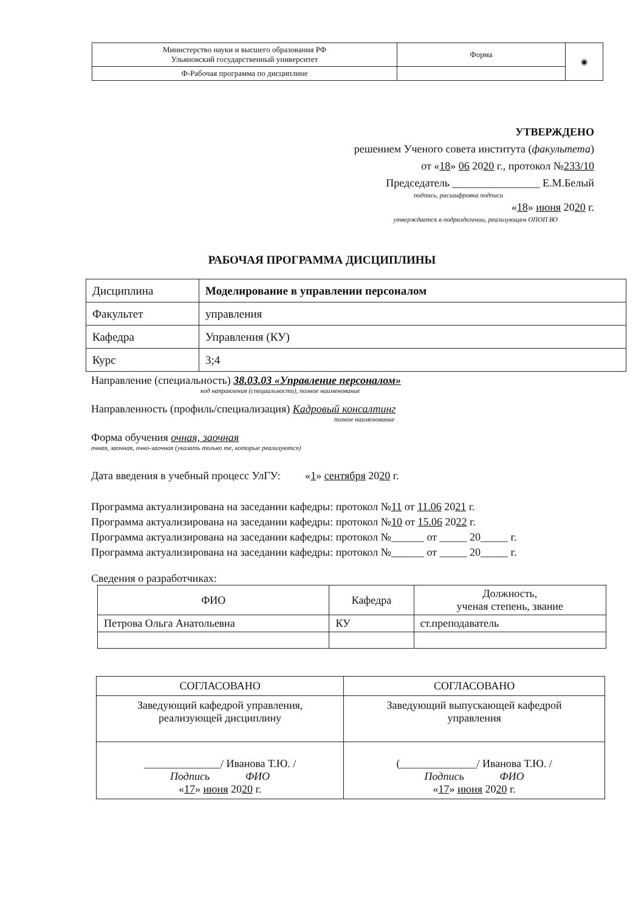| Министерство науки и высшего образования РФ Ульяновский государственный университет | Форма | ◉ |
| Ф-Рабочая программа по дисциплине | | |
УТВЕРЖДЕНО
решением Ученого совета института (факультета)
от «18» 06 2020 г., протокол №233/10
Председатель ________________ Е.М.Белый
подпись, расшифровка подписи
«18» июня 2020 г.
утверждается в подразделении, реализующем ОПОП ВО
РАБОЧАЯ ПРОГРАММА ДИСЦИПЛИНЫ
| Дисциплина | Моделирование в управлении персоналом |
| Факультет | управления |
| Кафедра | Управления (КУ) |
| Курс | 3;4 |
Направление (специальность) 38.03.03 «Управление персоналом»
код направления (специальности), полное наименование
Направленность (профиль/специализация) Кадровый консалтинг
полное наименование
Форма обучения очная, заочная
очная, заочная, очно-заочная (указать только те, которые реализуются)
Дата введения в учебный процесс УлГУ: «1» сентября 2020 г.
Программа актуализирована на заседании кафедры: протокол №11 от 11.06 2021 г.
Программа актуализирована на заседании кафедры: протокол №10 от 15.06 2022 г.
Программа актуализирована на заседании кафедры: протокол №______ от _____ 20_____ г.
Программа актуализирована на заседании кафедры: протокол №______ от _____ 20_____ г.
Сведения о разработчиках:
| ФИО | Кафедра | Должность, ученая степень, звание |
| --- | --- | --- |
| Петрова Ольга Анатольевна | КУ | ст.преподаватель |
| СОГЛАСОВАНО | СОГЛАСОВАНО |
| Заведующий кафедрой управления, реализующей дисциплину | Заведующий выпускающей кафедрой управления |
| ______________/ Иванова Т.Ю. / Подпись ФИО « 17 » июня 20 20 г. | (______________/ Иванова Т.Ю. / Подпись ФИО « 17 » июня 20 20 г. |